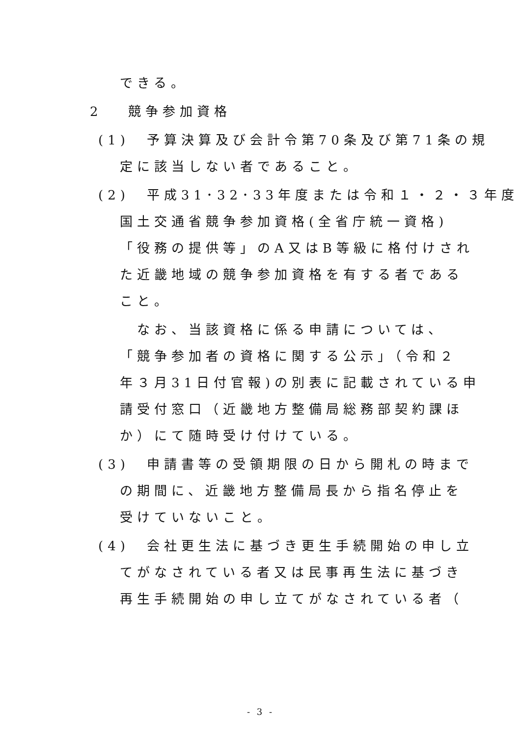できる。
2　 競争参加資格
(1)　予算決算及び会計令第70条及び第71条の規
定に該当しない者であること。
(2)　平成31･32･33年度または令和１・２・３年度
国土交通省競争参加資格(全省庁統一資格)
「役務の提供等」のA又はB等級に格付けされ
た近畿地域の競争参加資格を有する者である
こと。
　なお、当該資格に係る申請については、
「競争参加者の資格に関する公示」（令和２
年３月31日付官報)の別表に記載されている申
請受付窓口（近畿地方整備局総務部契約課ほ
か）にて随時受け付けている。
(3)　申請書等の受領期限の日から開札の時まで
の期間に、近畿地方整備局長から指名停止を
受けていないこと。
(4)　会社更生法に基づき更生手続開始の申し立
てがなされている者又は民事再生法に基づき
再生手続開始の申し立てがなされている者（
- 3 -